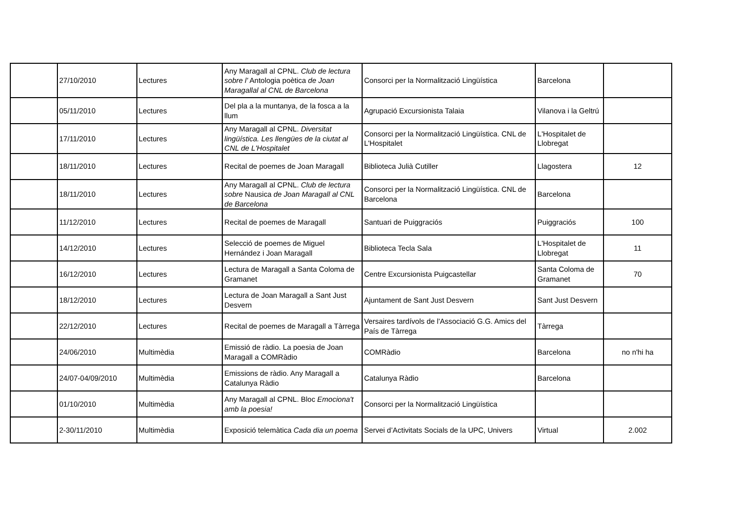| | 27/10/2010 | Lectures | Any Maragall al CPNL. Club de lectura sobre l' Antologia poètica de Joan Maragallal al CNL de Barcelona | Consorci per la Normalització Lingüística | Barcelona | |
| | 05/11/2010 | Lectures | Del pla a la muntanya, de la fosca a la llum | Agrupació Excursionista Talaia | Vilanova i la Geltrú | |
| | 17/11/2010 | Lectures | Any Maragall al CPNL. Diversitat lingüística. Les llengües de la ciutat al CNL de L'Hospitalet | Consorci per la Normalització Lingüística. CNL de L'Hospitalet | L'Hospitalet de Llobregat | |
| | 18/11/2010 | Lectures | Recital de poemes de Joan Maragall | Biblioteca Julià Cutiller | Llagostera | 12 |
| | 18/11/2010 | Lectures | Any Maragall al CPNL. Club de lectura sobre Nausica de Joan Maragall al CNL de Barcelona | Consorci per la Normalització Lingüística. CNL de Barcelona | Barcelona | |
| | 11/12/2010 | Lectures | Recital de poemes de Maragall | Santuari de Puiggraciós | Puiggraciós | 100 |
| | 14/12/2010 | Lectures | Selecció de poemes de Miguel Hernández i Joan Maragall | Biblioteca Tecla Sala | L'Hospitalet de Llobregat | 11 |
| | 16/12/2010 | Lectures | Lectura de Maragall a Santa Coloma de Gramanet | Centre Excursionista Puigcastellar | Santa Coloma de Gramanet | 70 |
| | 18/12/2010 | Lectures | Lectura de Joan Maragall a Sant Just Desvern | Ajuntament de Sant Just Desvern | Sant Just Desvern | |
| | 22/12/2010 | Lectures | Recital de poemes de Maragall a Tàrrega | Versaires tardívols de l'Associació G.G. Amics del País de Tàrrega | Tàrrega | |
| | 24/06/2010 | Multimèdia | Emissió de ràdio. La poesia de Joan Maragall a COMRàdio | COMRàdio | Barcelona | no n'hi ha |
| | 24/07-04/09/2010 | Multimèdia | Emissions de ràdio. Any Maragall a Catalunya Ràdio | Catalunya Ràdio | Barcelona | |
| | 01/10/2010 | Multimèdia | Any Maragall al CPNL. Bloc Emociona't amb la poesia! | Consorci per la Normalització Lingüística | | |
| | 2-30/11/2010 | Multimèdia | Exposició telemàtica Cada dia un poema | Servei d’Activitats Socials de la UPC, Univers | Virtual | 2.002 |